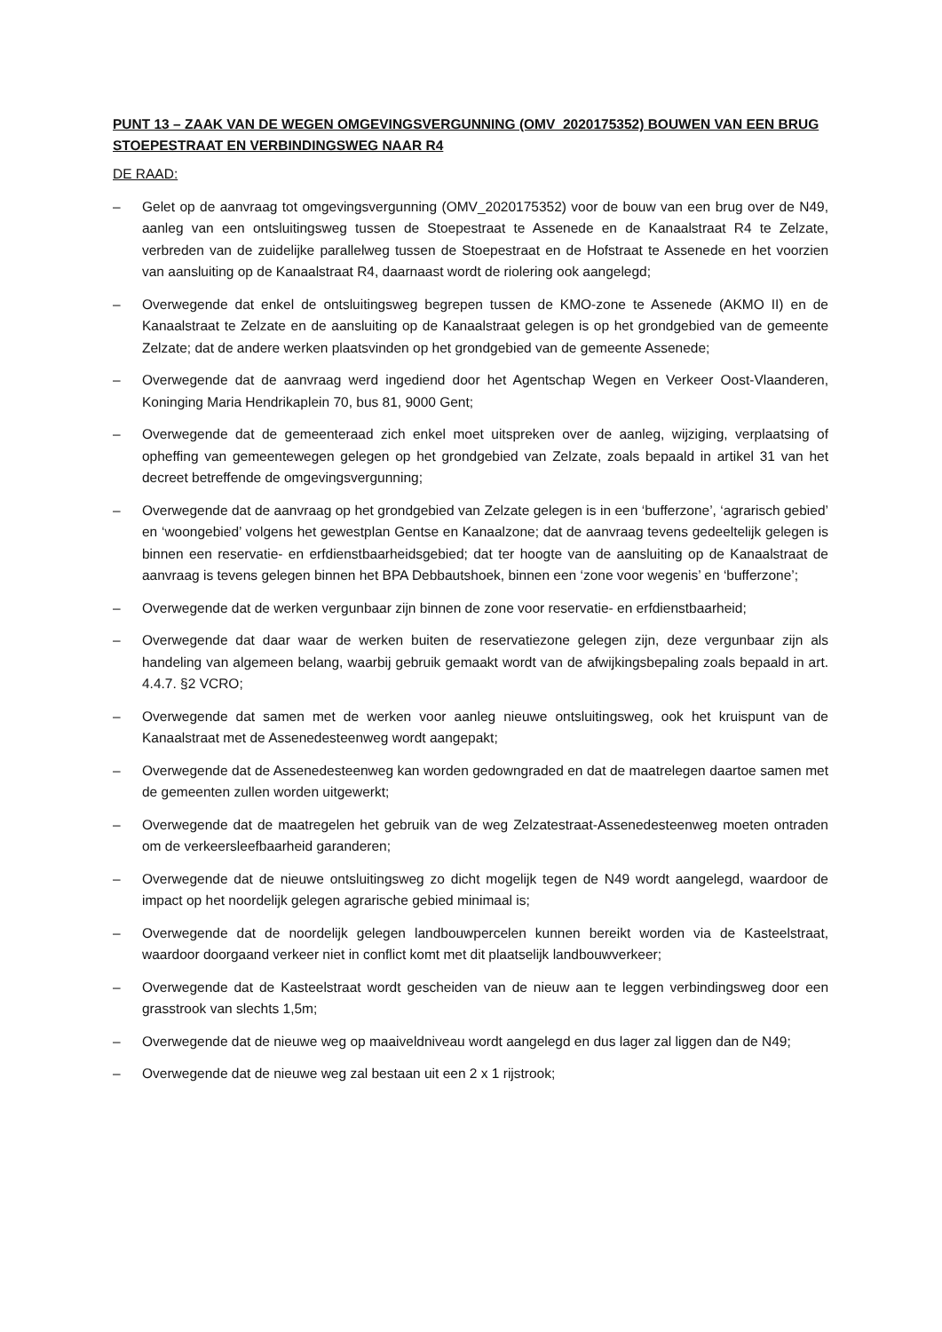PUNT 13 – ZAAK VAN DE WEGEN OMGEVINGSVERGUNNING (OMV_2020175352) BOUWEN VAN EEN BRUG STOEPESTRAAT EN VERBINDINGSWEG NAAR R4
DE RAAD:
– Gelet op de aanvraag tot omgevingsvergunning (OMV_2020175352) voor de bouw van een brug over de N49, aanleg van een ontsluitingsweg tussen de Stoepestraat te Assenede en de Kanaalstraat R4 te Zelzate, verbreden van de zuidelijke parallelweg tussen de Stoepestraat en de Hofstraat te Assenede en het voorzien van aansluiting op de Kanaalstraat R4, daarnaast wordt de riolering ook aangelegd;
– Overwegende dat enkel de ontsluitingsweg begrepen tussen de KMO-zone te Assenede (AKMO II) en de Kanaalstraat te Zelzate en de aansluiting op de Kanaalstraat gelegen is op het grondgebied van de gemeente Zelzate; dat de andere werken plaatsvinden op het grondgebied van de gemeente Assenede;
– Overwegende dat de aanvraag werd ingediend door het Agentschap Wegen en Verkeer Oost-Vlaanderen, Koninging Maria Hendrikaplein 70, bus 81, 9000 Gent;
– Overwegende dat de gemeenteraad zich enkel moet uitspreken over de aanleg, wijziging, verplaatsing of opheffing van gemeentewegen gelegen op het grondgebied van Zelzate, zoals bepaald in artikel 31 van het decreet betreffende de omgevingsvergunning;
– Overwegende dat de aanvraag op het grondgebied van Zelzate gelegen is in een ‘bufferzone’, ‘agrarisch gebied’ en ‘woongebied’ volgens het gewestplan Gentse en Kanaalzone; dat de aanvraag tevens gedeeltelijk gelegen is binnen een reservatie- en erfdienstbaarheidsgebied; dat ter hoogte van de aansluiting op de Kanaalstraat de aanvraag is tevens gelegen binnen het BPA Debbautshoek, binnen een ‘zone voor wegenis’ en ‘bufferzone’;
– Overwegende dat de werken vergunbaar zijn binnen de zone voor reservatie- en erfdienstbaarheid;
– Overwegende dat daar waar de werken buiten de reservatiezone gelegen zijn, deze vergunbaar zijn als handeling van algemeen belang, waarbij gebruik gemaakt wordt van de afwijkingsbepaling zoals bepaald in art. 4.4.7. §2 VCRO;
– Overwegende dat samen met de werken voor aanleg nieuwe ontsluitingsweg, ook het kruispunt van de Kanaalstraat met de Assenedesteenweg wordt aangepakt;
– Overwegende dat de Assenedesteenweg kan worden gedowngraded en dat de maatrelegen daartoe samen met de gemeenten zullen worden uitgewerkt;
– Overwegende dat de maatregelen het gebruik van de weg Zelzatestraat-Assenedesteenweg moeten ontraden om de verkeersleefbaarheid garanderen;
– Overwegende dat de nieuwe ontsluitingsweg zo dicht mogelijk tegen de N49 wordt aangelegd, waardoor de impact op het noordelijk gelegen agrarische gebied minimaal is;
– Overwegende dat de noordelijk gelegen landbouwpercelen kunnen bereikt worden via de Kasteelstraat, waardoor doorgaand verkeer niet in conflict komt met dit plaatselijk landbouwverkeer;
– Overwegende dat de Kasteelstraat wordt gescheiden van de nieuw aan te leggen verbindingsweg door een grasstrook van slechts 1,5m;
– Overwegende dat de nieuwe weg op maaiveldniveau wordt aangelegd en dus lager zal liggen dan de N49;
– Overwegende dat de nieuwe weg zal bestaan uit een 2 x 1 rijstrook;